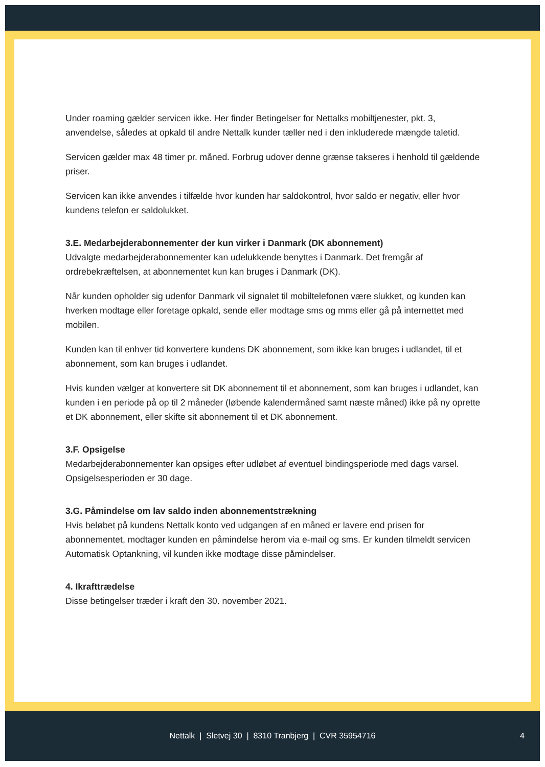Under roaming gælder servicen ikke. Her finder Betingelser for Nettalks mobiltjenester, pkt. 3, anvendelse, således at opkald til andre Nettalk kunder tæller ned i den inkluderede mængde taletid.
Servicen gælder max 48 timer pr. måned. Forbrug udover denne grænse takseres i henhold til gældende priser.
Servicen kan ikke anvendes i tilfælde hvor kunden har saldokontrol, hvor saldo er negativ, eller hvor kundens telefon er saldolukket.
3.E. Medarbejderabonnementer der kun virker i Danmark (DK abonnement)
Udvalgte medarbejderabonnementer kan udelukkende benyttes i Danmark. Det fremgår af ordrebekræftelsen, at abonnementet kun kan bruges i Danmark (DK).
Når kunden opholder sig udenfor Danmark vil signalet til mobiltelefonen være slukket, og kunden kan hverken modtage eller foretage opkald, sende eller modtage sms og mms eller gå på internettet med mobilen.
Kunden kan til enhver tid konvertere kundens DK abonnement, som ikke kan bruges i udlandet, til et abonnement, som kan bruges i udlandet.
Hvis kunden vælger at konvertere sit DK abonnement til et abonnement, som kan bruges i udlandet, kan kunden i en periode på op til 2 måneder (løbende kalendermåned samt næste måned) ikke på ny oprette et DK abonnement, eller skifte sit abonnement til et DK abonnement.
3.F. Opsigelse
Medarbejderabonnementer kan opsiges efter udløbet af eventuel bindingsperiode med dags varsel. Opsigelsesperioden er 30 dage.
3.G. Påmindelse om lav saldo inden abonnementstrækning
Hvis beløbet på kundens Nettalk konto ved udgangen af en måned er lavere end prisen for abonnementet, modtager kunden en påmindelse herom via e-mail og sms. Er kunden tilmeldt servicen Automatisk Optankning, vil kunden ikke modtage disse påmindelser.
4. Ikrafttrædelse
Disse betingelser træder i kraft den 30. november 2021.
Nettalk | Sletvej 30 | 8310 Tranbjerg | CVR 35954716 4